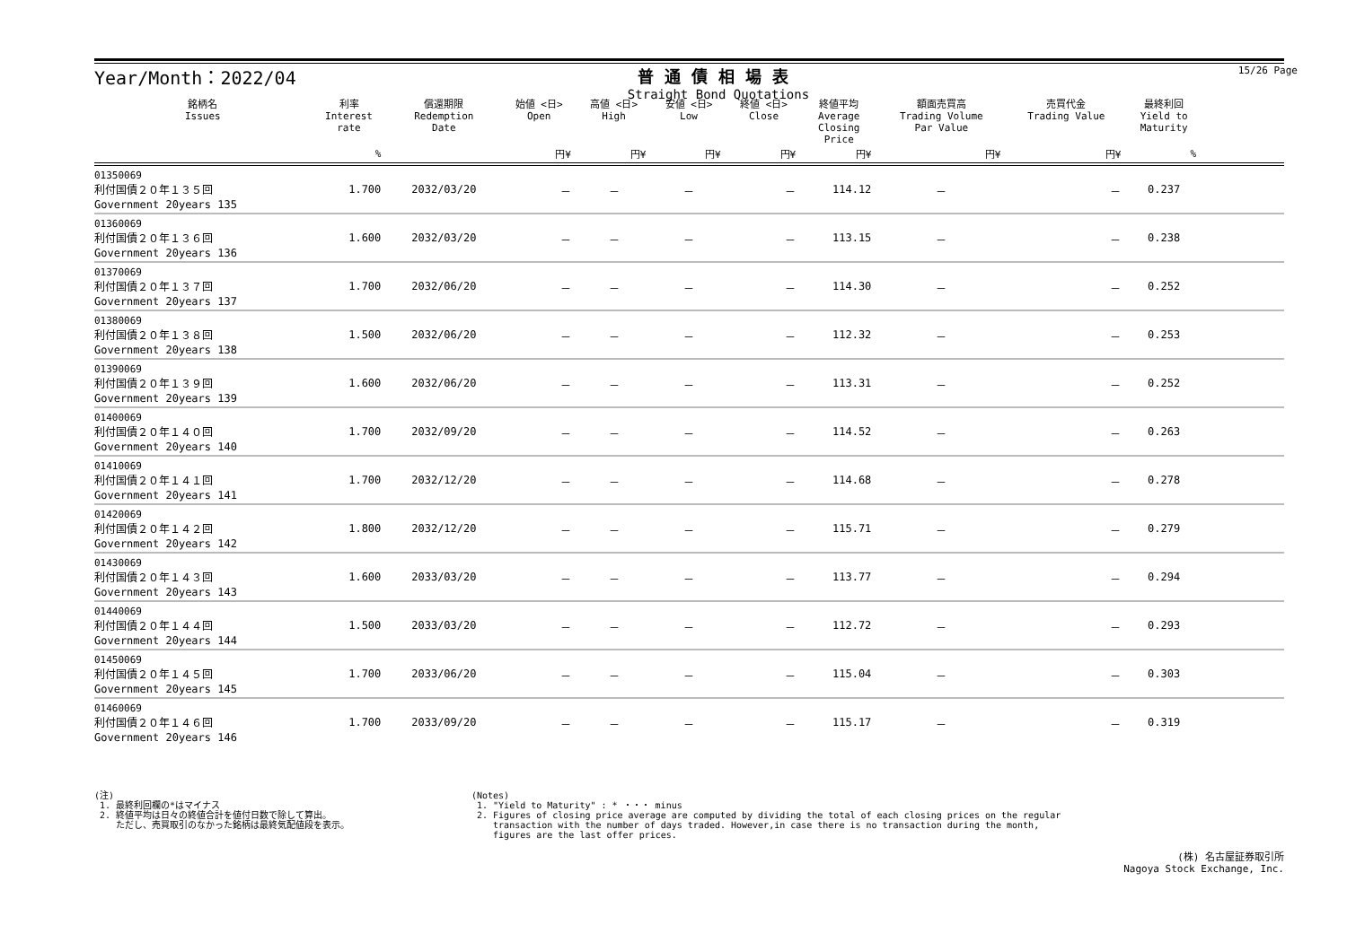Year/Month：2022/04 普通債相場表
Straight Bond Quotations
15/26 Page
| 銘柄名 Issues | 利率 Interest rate | 償還期限 Redemption Date | 始値 <日> Open | 高値 <日> High | 安値 <日> Low | 終値 <日> Close | 終値平均 Average Closing Price | 額面売買高 Trading Volume Par Value | 売買代金 Trading Value | 最終利回 Yield to Maturity | |
| --- | --- | --- | --- | --- | --- | --- | --- | --- | --- | --- | --- |
| | % | | 円¥ | 円¥ | 円¥ | 円¥ | 円¥ | 円¥ | 円¥ | % | |
| 01350069 利付国債２０年１３５回 Government 20years 135 | 1.700 | 2032/03/20 | － | － | － | － | 114.12 | － | － | 0.237 | |
| 01360069 利付国債２０年１３６回 Government 20years 136 | 1.600 | 2032/03/20 | － | － | － | － | 113.15 | － | － | 0.238 | |
| 01370069 利付国債２０年１３７回 Government 20years 137 | 1.700 | 2032/06/20 | － | － | － | － | 114.30 | － | － | 0.252 | |
| 01380069 利付国債２０年１３８回 Government 20years 138 | 1.500 | 2032/06/20 | － | － | － | － | 112.32 | － | － | 0.253 | |
| 01390069 利付国債２０年１３９回 Government 20years 139 | 1.600 | 2032/06/20 | － | － | － | － | 113.31 | － | － | 0.252 | |
| 01400069 利付国債２０年１４０回 Government 20years 140 | 1.700 | 2032/09/20 | － | － | － | － | 114.52 | － | － | 0.263 | |
| 01410069 利付国債２０年１４１回 Government 20years 141 | 1.700 | 2032/12/20 | － | － | － | － | 114.68 | － | － | 0.278 | |
| 01420069 利付国債２０年１４２回 Government 20years 142 | 1.800 | 2032/12/20 | － | － | － | － | 115.71 | － | － | 0.279 | |
| 01430069 利付国債２０年１４３回 Government 20years 143 | 1.600 | 2033/03/20 | － | － | － | － | 113.77 | － | － | 0.294 | |
| 01440069 利付国債２０年１４４回 Government 20years 144 | 1.500 | 2033/03/20 | － | － | － | － | 112.72 | － | － | 0.293 | |
| 01450069 利付国債２０年１４５回 Government 20years 145 | 1.700 | 2033/06/20 | － | － | － | － | 115.04 | － | － | 0.303 | |
| 01460069 利付国債２０年１４６回 Government 20years 146 | 1.700 | 2033/09/20 | － | － | － | － | 115.17 | － | － | 0.319 | |
(注)
1. 最終利回欄の*はマイナス
2. 終値平均は日々の終値合計を値付日数で除して算出。
ただし、売買取引のなかった銘柄は最終気配値段を表示。
(Notes)
1. "Yield to Maturity" : * ・・・ minus
2. Figures of closing price average are computed by dividing the total of each closing prices on the regular
transaction with the number of days traded. However,in case there is no transaction during the month,
figures are the last offer prices.
(株) 名古屋証券取引所
Nagoya Stock Exchange, Inc.